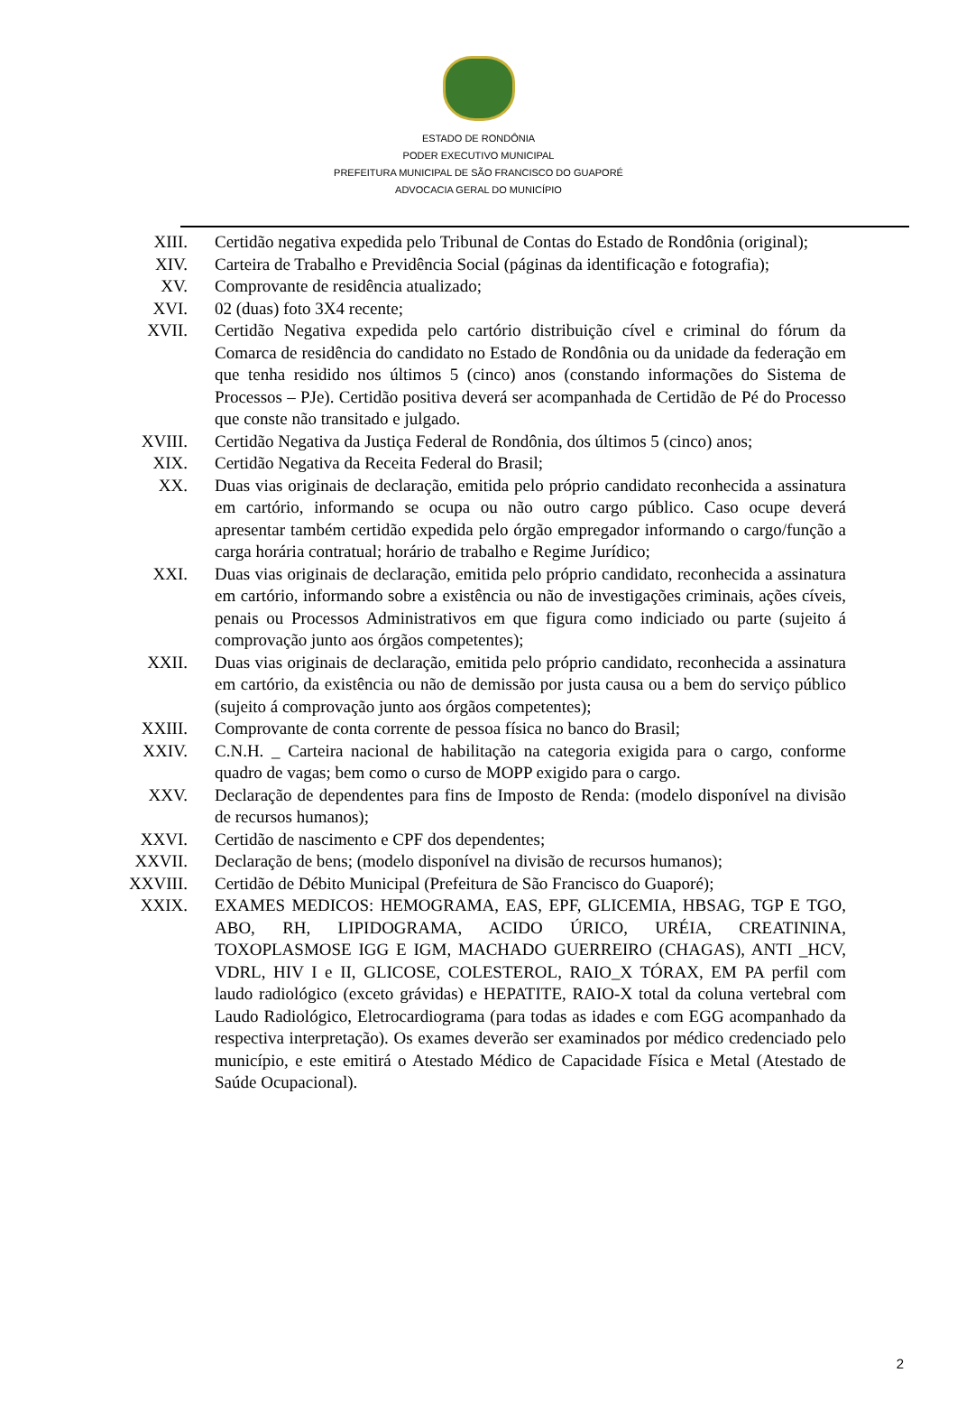ESTADO DE RONDÔNIA
PODER EXECUTIVO MUNICIPAL
PREFEITURA MUNICIPAL DE SÃO FRANCISCO DO GUAPORÉ
ADVOCACIA GERAL DO MUNICÍPIO
XIII. Certidão negativa expedida pelo Tribunal de Contas do Estado de Rondônia (original);
XIV. Carteira de Trabalho e Previdência Social (páginas da identificação e fotografia);
XV. Comprovante de residência atualizado;
XVI. 02 (duas) foto 3X4 recente;
XVII. Certidão Negativa expedida pelo cartório distribuição cível e criminal do fórum da Comarca de residência do candidato no Estado de Rondônia ou da unidade da federação em que tenha residido nos últimos 5 (cinco) anos (constando informações do Sistema de Processos – PJe). Certidão positiva deverá ser acompanhada de Certidão de Pé do Processo que conste não transitado e julgado.
XVIII. Certidão Negativa da Justiça Federal de Rondônia, dos últimos 5 (cinco) anos;
XIX. Certidão Negativa da Receita Federal do Brasil;
XX. Duas vias originais de declaração, emitida pelo próprio candidato reconhecida a assinatura em cartório, informando se ocupa ou não outro cargo público. Caso ocupe deverá apresentar também certidão expedida pelo órgão empregador informando o cargo/função a carga horária contratual; horário de trabalho e Regime Jurídico;
XXI. Duas vias originais de declaração, emitida pelo próprio candidato, reconhecida a assinatura em cartório, informando sobre a existência ou não de investigações criminais, ações cíveis, penais ou Processos Administrativos em que figura como indiciado ou parte (sujeito á comprovação junto aos órgãos competentes);
XXII. Duas vias originais de declaração, emitida pelo próprio candidato, reconhecida a assinatura em cartório, da existência ou não de demissão por justa causa ou a bem do serviço público (sujeito á comprovação junto aos órgãos competentes);
XXIII. Comprovante de conta corrente de pessoa física no banco do Brasil;
XXIV. C.N.H. _ Carteira nacional de habilitação na categoria exigida para o cargo, conforme quadro de vagas; bem como o curso de MOPP exigido para o cargo.
XXV. Declaração de dependentes para fins de Imposto de Renda: (modelo disponível na divisão de recursos humanos);
XXVI. Certidão de nascimento e CPF dos dependentes;
XXVII. Declaração de bens; (modelo disponível na divisão de recursos humanos);
XXVIII. Certidão de Débito Municipal (Prefeitura de São Francisco do Guaporé);
XXIX. EXAMES MEDICOS: HEMOGRAMA, EAS, EPF, GLICEMIA, HBSAG, TGP E TGO, ABO, RH, LIPIDOGRAMA, ACIDO ÚRICO, URÉIA, CREATININA, TOXOPLASMOSE IGG E IGM, MACHADO GUERREIRO (CHAGAS), ANTI _HCV, VDRL, HIV I e II, GLICOSE, COLESTEROL, RAIO_X TÓRAX, EM PA perfil com laudo radiológico (exceto grávidas) e HEPATITE, RAIO-X total da coluna vertebral com Laudo Radiológico, Eletrocardiograma (para todas as idades e com EGG acompanhado da respectiva interpretação). Os exames deverão ser examinados por médico credenciado pelo município, e este emitirá o Atestado Médico de Capacidade Física e Metal (Atestado de Saúde Ocupacional).
2